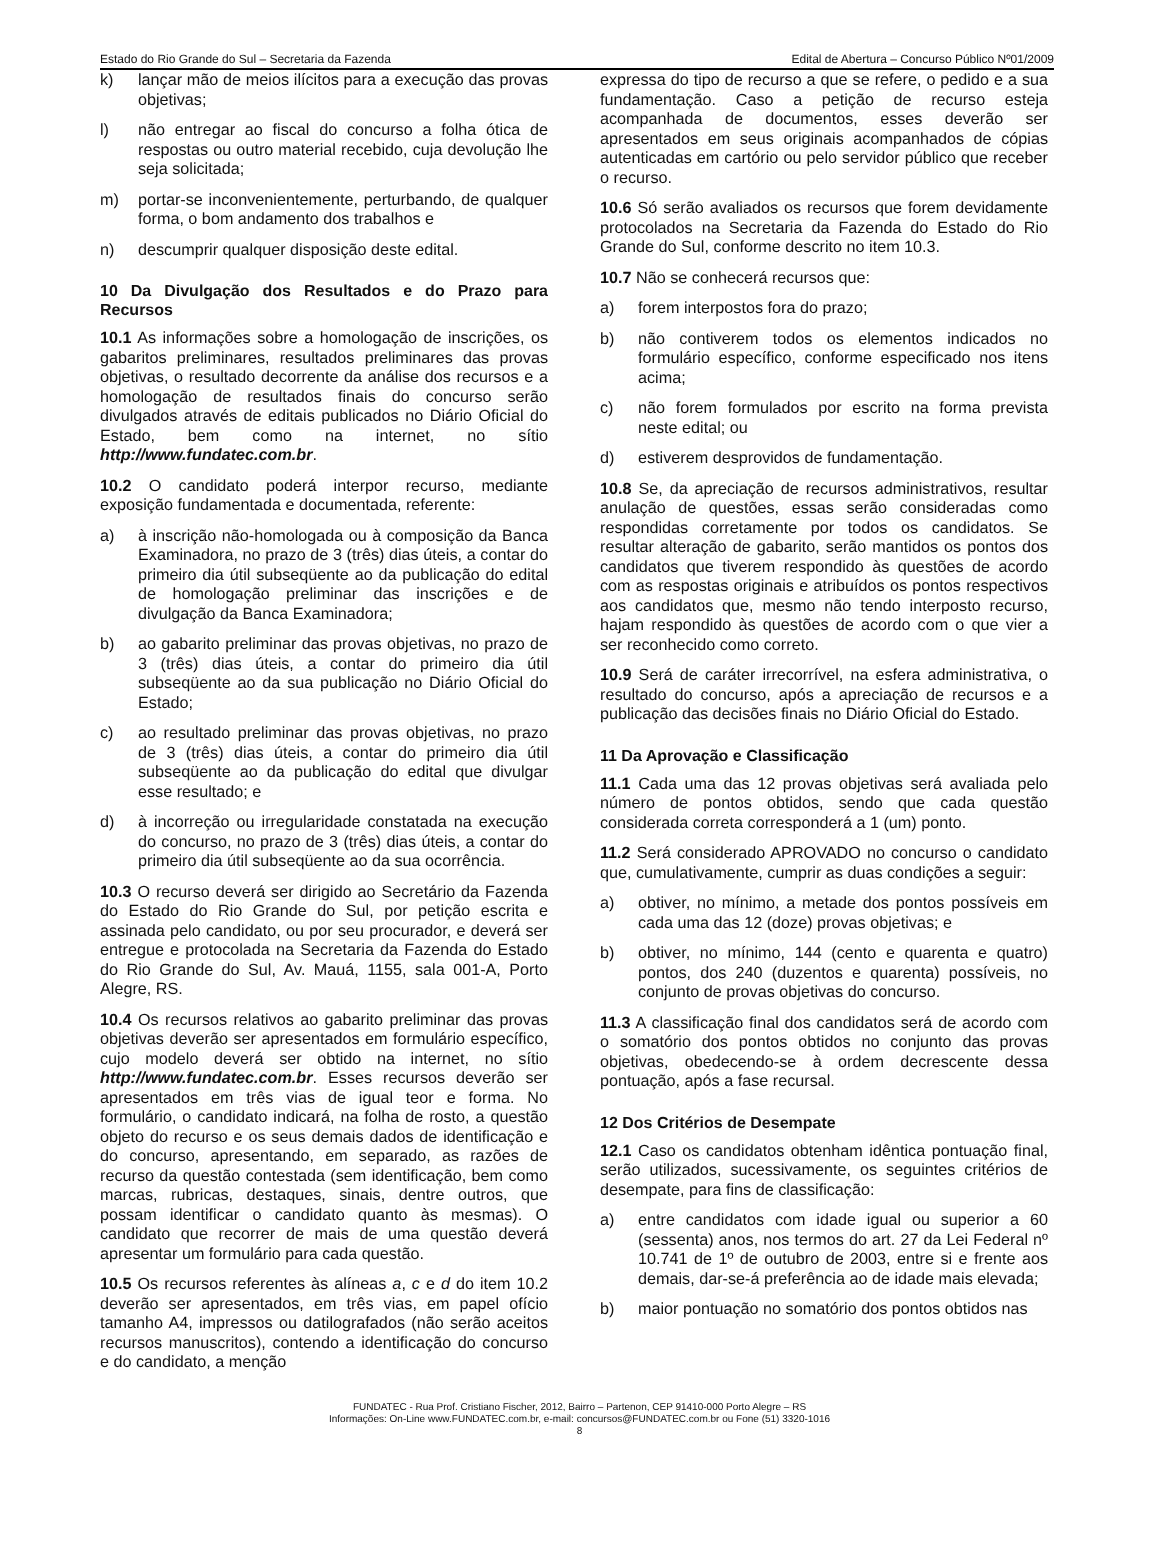Estado do Rio Grande do Sul – Secretaria da Fazenda Edital de Abertura – Concurso Público Nº01/2009
k) lançar mão de meios ilícitos para a execução das provas objetivas;
l) não entregar ao fiscal do concurso a folha ótica de respostas ou outro material recebido, cuja devolução lhe seja solicitada;
m) portar-se inconvenientemente, perturbando, de qualquer forma, o bom andamento dos trabalhos e
n) descumprir qualquer disposição deste edital.
10 Da Divulgação dos Resultados e do Prazo para Recursos
10.1 As informações sobre a homologação de inscrições, os gabaritos preliminares, resultados preliminares das provas objetivas, o resultado decorrente da análise dos recursos e a homologação de resultados finais do concurso serão divulgados através de editais publicados no Diário Oficial do Estado, bem como na internet, no sítio http://www.fundatec.com.br.
10.2 O candidato poderá interpor recurso, mediante exposição fundamentada e documentada, referente:
a) à inscrição não-homologada ou à composição da Banca Examinadora, no prazo de 3 (três) dias úteis, a contar do primeiro dia útil subseqüente ao da publicação do edital de homologação preliminar das inscrições e de divulgação da Banca Examinadora;
b) ao gabarito preliminar das provas objetivas, no prazo de 3 (três) dias úteis, a contar do primeiro dia útil subseqüente ao da sua publicação no Diário Oficial do Estado;
c) ao resultado preliminar das provas objetivas, no prazo de 3 (três) dias úteis, a contar do primeiro dia útil subseqüente ao da publicação do edital que divulgar esse resultado; e
d) à incorreção ou irregularidade constatada na execução do concurso, no prazo de 3 (três) dias úteis, a contar do primeiro dia útil subseqüente ao da sua ocorrência.
10.3 O recurso deverá ser dirigido ao Secretário da Fazenda do Estado do Rio Grande do Sul, por petição escrita e assinada pelo candidato, ou por seu procurador, e deverá ser entregue e protocolada na Secretaria da Fazenda do Estado do Rio Grande do Sul, Av. Mauá, 1155, sala 001-A, Porto Alegre, RS.
10.4 Os recursos relativos ao gabarito preliminar das provas objetivas deverão ser apresentados em formulário específico, cujo modelo deverá ser obtido na internet, no sítio http://www.fundatec.com.br. Esses recursos deverão ser apresentados em três vias de igual teor e forma. No formulário, o candidato indicará, na folha de rosto, a questão objeto do recurso e os seus demais dados de identificação e do concurso, apresentando, em separado, as razões de recurso da questão contestada (sem identificação, bem como marcas, rubricas, destaques, sinais, dentre outros, que possam identificar o candidato quanto às mesmas). O candidato que recorrer de mais de uma questão deverá apresentar um formulário para cada questão.
10.5 Os recursos referentes às alíneas a, c e d do item 10.2 deverão ser apresentados, em três vias, em papel ofício tamanho A4, impressos ou datilografados (não serão aceitos recursos manuscritos), contendo a identificação do concurso e do candidato, a menção
expressa do tipo de recurso a que se refere, o pedido e a sua fundamentação. Caso a petição de recurso esteja acompanhada de documentos, esses deverão ser apresentados em seus originais acompanhados de cópias autenticadas em cartório ou pelo servidor público que receber o recurso.
10.6 Só serão avaliados os recursos que forem devidamente protocolados na Secretaria da Fazenda do Estado do Rio Grande do Sul, conforme descrito no item 10.3.
10.7 Não se conhecerá recursos que:
a) forem interpostos fora do prazo;
b) não contiverem todos os elementos indicados no formulário específico, conforme especificado nos itens acima;
c) não forem formulados por escrito na forma prevista neste edital; ou
d) estiverem desprovidos de fundamentação.
10.8 Se, da apreciação de recursos administrativos, resultar anulação de questões, essas serão consideradas como respondidas corretamente por todos os candidatos. Se resultar alteração de gabarito, serão mantidos os pontos dos candidatos que tiverem respondido às questões de acordo com as respostas originais e atribuídos os pontos respectivos aos candidatos que, mesmo não tendo interposto recurso, hajam respondido às questões de acordo com o que vier a ser reconhecido como correto.
10.9 Será de caráter irrecorrível, na esfera administrativa, o resultado do concurso, após a apreciação de recursos e a publicação das decisões finais no Diário Oficial do Estado.
11 Da Aprovação e Classificação
11.1 Cada uma das 12 provas objetivas será avaliada pelo número de pontos obtidos, sendo que cada questão considerada correta corresponderá a 1 (um) ponto.
11.2 Será considerado APROVADO no concurso o candidato que, cumulativamente, cumprir as duas condições a seguir:
a) obtiver, no mínimo, a metade dos pontos possíveis em cada uma das 12 (doze) provas objetivas; e
b) obtiver, no mínimo, 144 (cento e quarenta e quatro) pontos, dos 240 (duzentos e quarenta) possíveis, no conjunto de provas objetivas do concurso.
11.3 A classificação final dos candidatos será de acordo com o somatório dos pontos obtidos no conjunto das provas objetivas, obedecendo-se à ordem decrescente dessa pontuação, após a fase recursal.
12 Dos Critérios de Desempate
12.1 Caso os candidatos obtenham idêntica pontuação final, serão utilizados, sucessivamente, os seguintes critérios de desempate, para fins de classificação:
a) entre candidatos com idade igual ou superior a 60 (sessenta) anos, nos termos do art. 27 da Lei Federal nº 10.741 de 1º de outubro de 2003, entre si e frente aos demais, dar-se-á preferência ao de idade mais elevada;
b) maior pontuação no somatório dos pontos obtidos nas
FUNDATEC - Rua Prof. Cristiano Fischer, 2012, Bairro – Partenon, CEP 91410-000 Porto Alegre – RS
Informações: On-Line www.FUNDATEC.com.br, e-mail: concursos@FUNDATEC.com.br ou Fone (51) 3320-1016
8